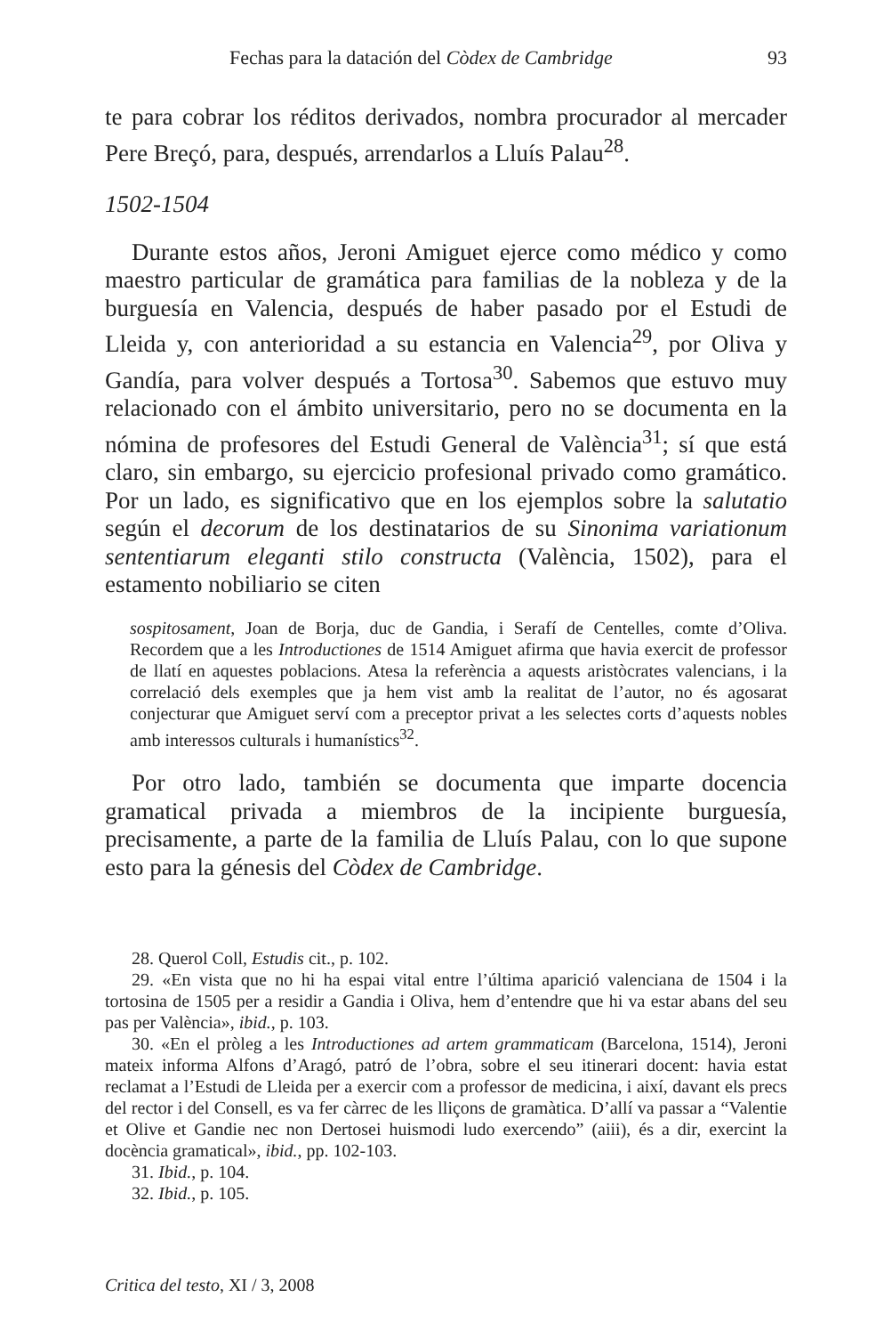Fechas para la datación del Còdex de Cambridge 93
te para cobrar los réditos derivados, nombra procurador al mercader Pere Breçó, para, después, arrendarlos a Lluís Palau<sup>28</sup>.
1502-1504
Durante estos años, Jeroni Amiguet ejerce como médico y como maestro particular de gramática para familias de la nobleza y de la burguesía en Valencia, después de haber pasado por el Estudi de Lleida y, con anterioridad a su estancia en Valencia<sup>29</sup>, por Oliva y Gandía, para volver después a Tortosa<sup>30</sup>. Sabemos que estuvo muy relacionado con el ámbito universitario, pero no se documenta en la nómina de profesores del Estudi General de València<sup>31</sup>; sí que está claro, sin embargo, su ejercicio profesional privado como gramático. Por un lado, es significativo que en los ejemplos sobre la salutatio según el decorum de los destinatarios de su Sinonima variationum sententiarum eleganti stilo constructa (València, 1502), para el estamento nobiliario se citen
sospitosament, Joan de Borja, duc de Gandia, i Serafí de Centelles, comte d’Oliva. Recordem que a les Introductiones de 1514 Amiguet afirma que havia exercit de professor de llatí en aquestes poblacions. Atesa la referència a aquests aristòcrates valencians, i la correlació dels exemples que ja hem vist amb la realitat de l’autor, no és agosarat conjecturar que Amiguet serví com a preceptor privat a les selectes corts d’aquests nobles amb interessos culturals i humanístics<sup>32</sup>.
Por otro lado, también se documenta que imparte docencia gramatical privada a miembros de la incipiente burguesía, precisamente, a parte de la familia de Lluís Palau, con lo que supone esto para la génesis del Còdex de Cambridge.
28. Querol Coll, Estudis cit., p. 102.
29. «En vista que no hi ha espai vital entre l’última aparició valenciana de 1504 i la tortosina de 1505 per a residir a Gandia i Oliva, hem d’entendre que hi va estar abans del seu pas per València», ibid., p. 103.
30. «En el pròleg a les Introductiones ad artem grammaticam (Barcelona, 1514), Jeroni mateix informa Alfons d’Aragó, patró de l’obra, sobre el seu itinerari docent: havia estat reclamat a l’Estudi de Lleida per a exercir com a professor de medicina, i així, davant els precs del rector i del Consell, es va fer càrrec de les lliçons de gramàtica. D’allí va passar a “Valentie et Olive et Gandie nec non Dertosei huismodi ludo exercendo” (aiii), és a dir, exercint la docència gramatical», ibid., pp. 102-103.
31. Ibid., p. 104.
32. Ibid., p. 105.
Critica del testo, XI / 3, 2008